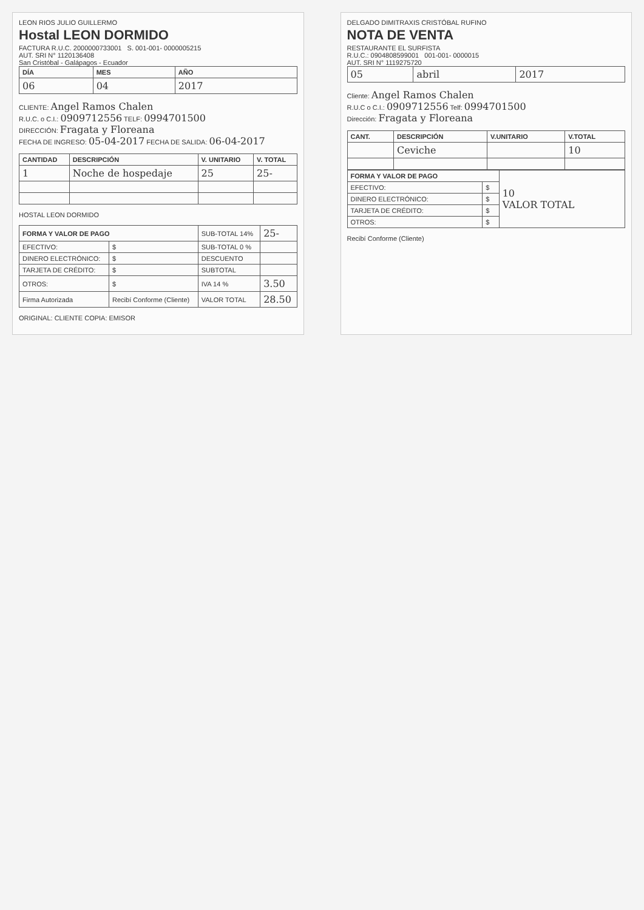LEON RIOS JULIO GUILLERMO
Hostal LEON DORMIDO
FACTURA R.U.C. 2000000733001 S. 001-001- 0000005215
AUT. SRI N° 1120136408
San Cristóbal - Galápagos - Ecuador
| DÍA | MES | AÑO |
| --- | --- | --- |
| 06 | 04 | 2017 |
CLIENTE: Angel Ramos Chalen
R.U.C. o C.I.: 0909712556 TELF: 0994701500
DIRECCIÓN: Fragata y Floreana
FECHA DE INGRESO: 05-04-2017 FECHA DE SALIDA: 06-04-2017
| CANTIDAD | DESCRIPCIÓN | V. UNITARIO | V. TOTAL |
| --- | --- | --- | --- |
| 1 | Noche de hospedaje | 25 | 25- |
HOSTAL LEON DORMIDO
| FORMA Y VALOR DE PAGO | | SUB-TOTAL 14% | 25- |
| EFECTIVO: | $ | SUB-TOTAL 0 % | |
| DINERO ELECTRÓNICO: | $ | DESCUENTO | |
| TARJETA DE CRÉDITO: | $ | SUBTOTAL | |
| OTROS: | $ | IVA 14 % | 3.50 |
| Firma Autorizada | Recibí Conforme (Cliente) | VALOR TOTAL | 28.50 |
ORIGINAL: CLIENTE COPIA: EMISOR
DELGADO DIMITRAXIS CRISTÓBAL RUFINO
NOTA DE VENTA
RESTAURANTE EL SURFISTA
R.U.C.: 0904808599001 001-001- 0000015
AUT. SRI N° 1119275720
| 05 | abril | 2017 |
Cliente: Angel Ramos Chalen
R.U.C o C.I.: 0909712556 Telf: 0994701500
Dirección: Fragata y Floreana
| CANT. | DESCRIPCIÓN | V.UNITARIO | V.TOTAL |
| --- | --- | --- | --- |
| | Ceviche | | 10 |
| FORMA Y VALOR DE PAGO | | 10 VALOR TOTAL |
| EFECTIVO: | $ | |
| DINERO ELECTRÓNICO: | $ | |
| TARJETA DE CRÉDITO: | $ | |
| OTROS: | $ | |
Recibí Conforme (Cliente)